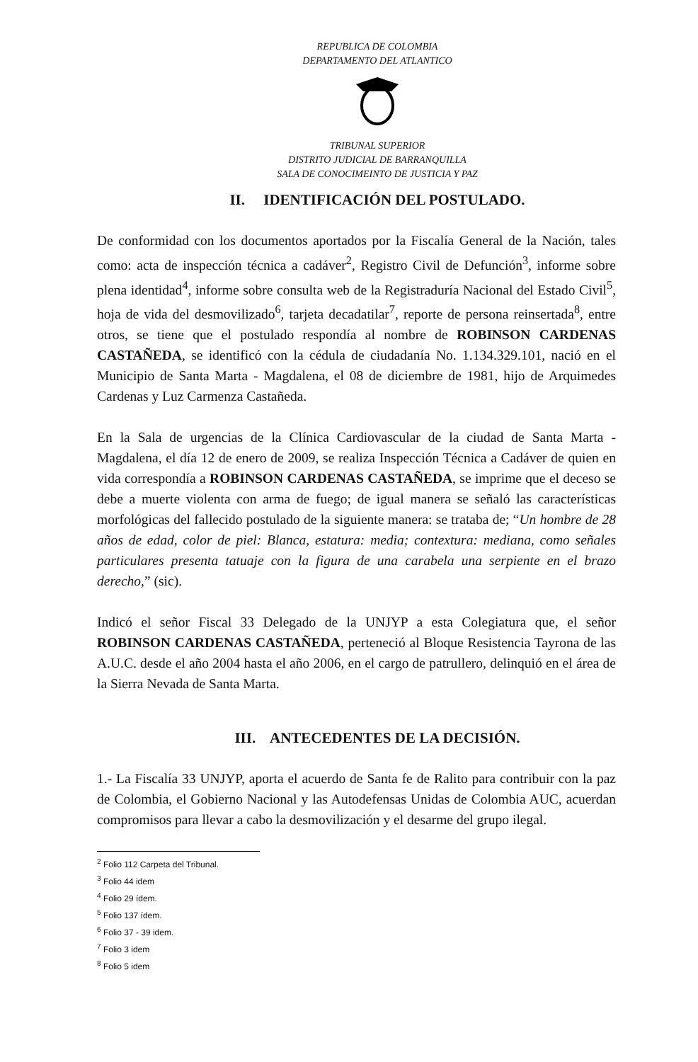REPUBLICA DE COLOMBIA
DEPARTAMENTO DEL ATLANTICO
TRIBUNAL SUPERIOR
DISTRITO JUDICIAL DE BARRANQUILLA
SALA DE CONOCIMEINTO DE JUSTICIA Y PAZ
II. IDENTIFICACIÓN DEL POSTULADO.
De conformidad con los documentos aportados por la Fiscalía General de la Nación, tales como: acta de inspección técnica a cadáver<sup>2</sup>, Registro Civil de Defunción<sup>3</sup>, informe sobre plena identidad<sup>4</sup>, informe sobre consulta web de la Registraduría Nacional del Estado Civil<sup>5</sup>, hoja de vida del desmovilizado<sup>6</sup>, tarjeta decadatilar<sup>7</sup>, reporte de persona reinsertada<sup>8</sup>, entre otros, se tiene que el postulado respondía al nombre de ROBINSON CARDENAS CASTAÑEDA, se identificó con la cédula de ciudadanía No. 1.134.329.101, nació en el Municipio de Santa Marta - Magdalena, el 08 de diciembre de 1981, hijo de Arquimedes Cardenas y Luz Carmenza Castañeda.
En la Sala de urgencias de la Clínica Cardiovascular de la ciudad de Santa Marta - Magdalena, el día 12 de enero de 2009, se realiza Inspección Técnica a Cadáver de quien en vida correspondía a ROBINSON CARDENAS CASTAÑEDA, se imprime que el deceso se debe a muerte violenta con arma de fuego; de igual manera se señaló las características morfológicas del fallecido postulado de la siguiente manera: se trataba de; “Un hombre de 28 años de edad, color de piel: Blanca, estatura: media; contextura: mediana, como señales particulares presenta tatuaje con la figura de una carabela una serpiente en el brazo derecho,” (sic).
Indicó el señor Fiscal 33 Delegado de la UNJYP a esta Colegiatura que, el señor ROBINSON CARDENAS CASTAÑEDA, perteneció al Bloque Resistencia Tayrona de las A.U.C. desde el año 2004 hasta el año 2006, en el cargo de patrullero, delinquió en el área de la Sierra Nevada de Santa Marta.
III. ANTECEDENTES DE LA DECISIÓN.
1.- La Fiscalía 33 UNJYP, aporta el acuerdo de Santa fe de Ralito para contribuir con la paz de Colombia, el Gobierno Nacional y las Autodefensas Unidas de Colombia AUC, acuerdan compromisos para llevar a cabo la desmovilización y el desarme del grupo ilegal.
<sup>2</sup> Folio 112 Carpeta del Tribunal.
<sup>3</sup> Folio 44 idem
<sup>4</sup> Folio 29 ídem.
<sup>5</sup> Folio 137 ídem.
<sup>6</sup> Folio 37 - 39 idem.
<sup>7</sup> Folio 3 idem
<sup>8</sup> Folio 5 idem